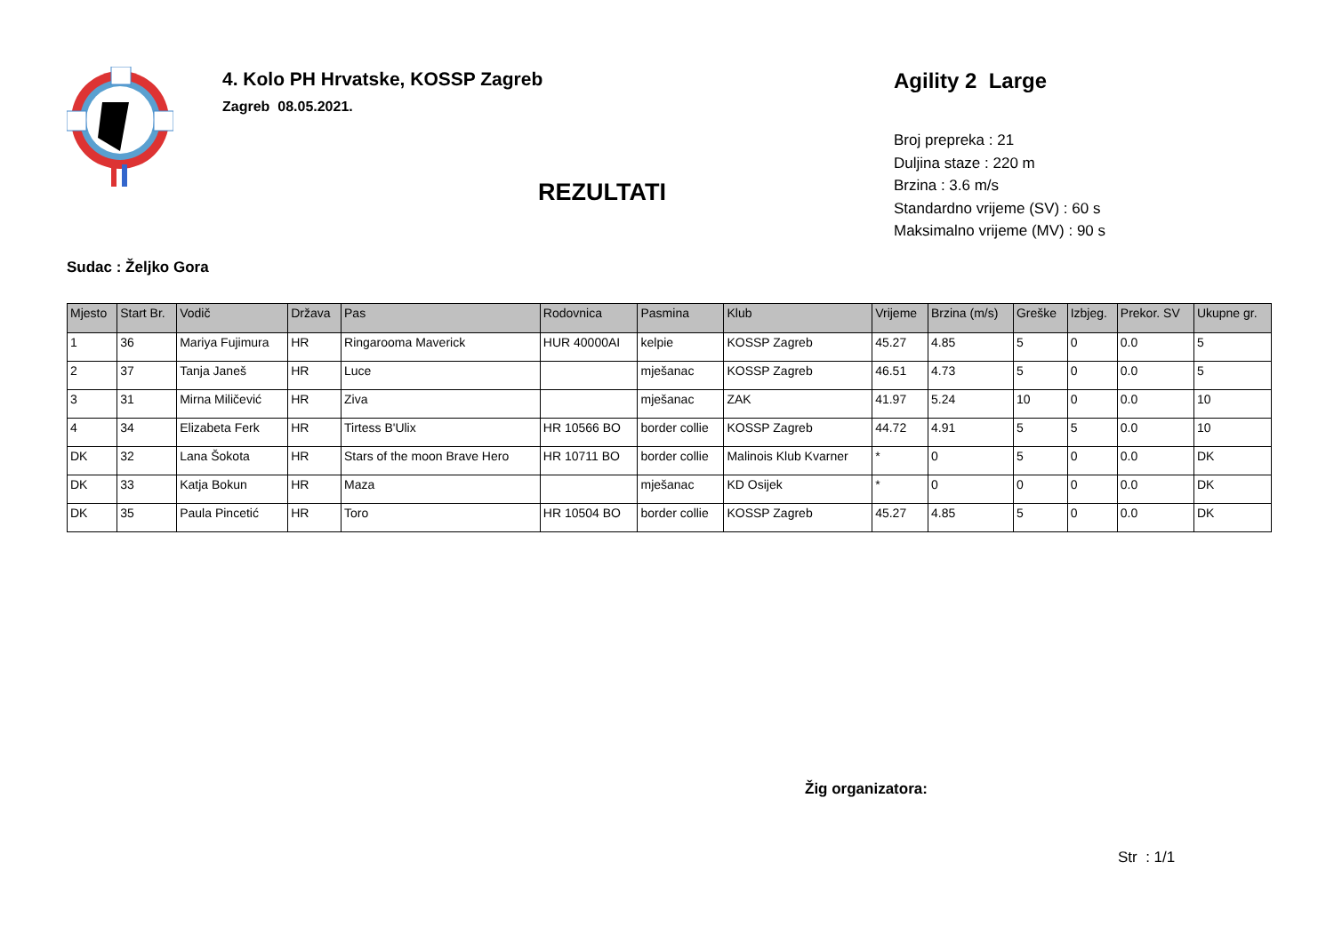4. Kolo PH Hrvatske, KOSSP Zagreb
Zagreb 08.05.2021.
REZULTATI
Agility 2 Large
Broj prepreka : 21
Duljina staze : 220 m
Brzina : 3.6 m/s
Standardno vrijeme (SV) : 60 s
Maksimalno vrijeme (MV) : 90 s
Sudac : Željko Gora
| Mjesto | Start Br. | Vodič | Država | Pas | Rodovnica | Pasmina | Klub | Vrijeme | Brzina (m/s) | Greške | Izbjeg. | Prekor. SV | Ukupne gr. |
| --- | --- | --- | --- | --- | --- | --- | --- | --- | --- | --- | --- | --- | --- |
| 1 | 36 | Mariya Fujimura | HR | Ringarooma Maverick | HUR 40000AI | kelpie | KOSSP Zagreb | 45.27 | 4.85 | 5 | 0 | 0.0 | 5 |
| 2 | 37 | Tanja Janeš | HR | Luce | | mješanac | KOSSP Zagreb | 46.51 | 4.73 | 5 | 0 | 0.0 | 5 |
| 3 | 31 | Mirna Miličević | HR | Ziva | | mješanac | ZAK | 41.97 | 5.24 | 10 | 0 | 0.0 | 10 |
| 4 | 34 | Elizabeta Ferk | HR | Tirtess B'Ulix | HR 10566 BO | border collie | KOSSP Zagreb | 44.72 | 4.91 | 5 | 5 | 0.0 | 10 |
| DK | 32 | Lana Šokota | HR | Stars of the moon Brave Hero | HR 10711 BO | border collie | Malinois Klub Kvarner | * | 0 | 5 | 0 | 0.0 | DK |
| DK | 33 | Katja Bokun | HR | Maza | | mješanac | KD Osijek | * | 0 | 0 | 0 | 0.0 | DK |
| DK | 35 | Paula Pincetić | HR | Toro | HR 10504 BO | border collie | KOSSP Zagreb | 45.27 | 4.85 | 5 | 0 | 0.0 | DK |
Žig organizatora:
Str : 1/1